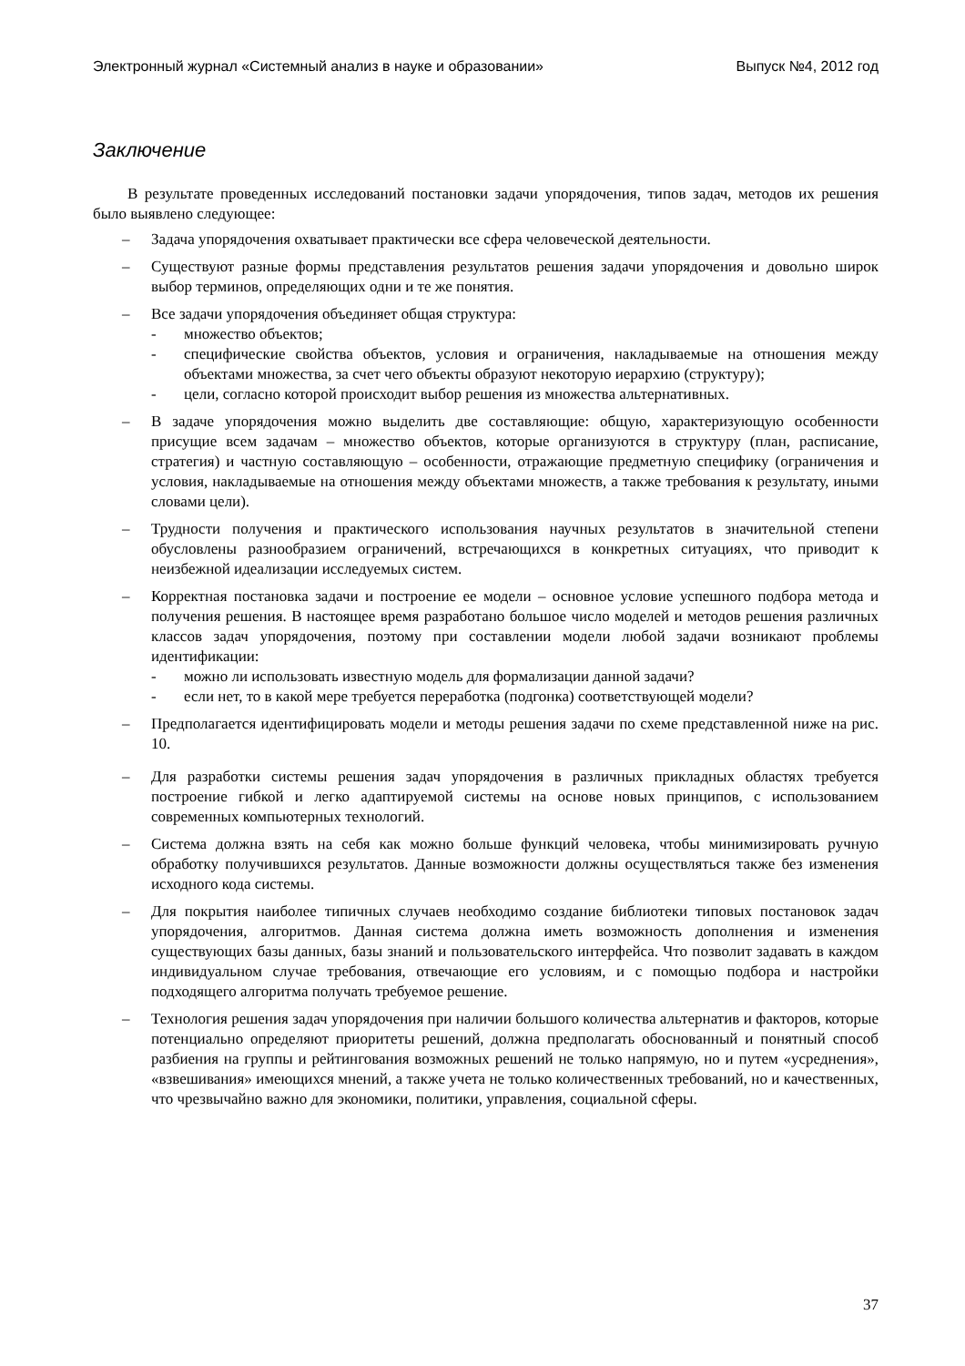Электронный журнал «Системный анализ в науке и образовании» Выпуск №4, 2012 год
Заключение
В результате проведенных исследований постановки задачи упорядочения, типов задач, методов их решения было выявлено следующее:
– Задача упорядочения охватывает практически все сфера человеческой деятельности.
– Существуют разные формы представления результатов решения задачи упорядочения и довольно широк выбор терминов, определяющих одни и те же понятия.
– Все задачи упорядочения объединяет общая структура:
- множество объектов;
- специфические свойства объектов, условия и ограничения, накладываемые на отношения между объектами множества, за счет чего объекты образуют некоторую иерархию (структуру);
- цели, согласно которой происходит выбор решения из множества альтернативных.
– В задаче упорядочения можно выделить две составляющие: общую, характеризующую особенности присущие всем задачам – множество объектов, которые организуются в структуру (план, расписание, стратегия) и частную составляющую – особенности, отражающие предметную специфику (ограничения и условия, накладываемые на отношения между объектами множеств, а также требования к результату, иными словами цели).
– Трудности получения и практического использования научных результатов в значительной степени обусловлены разнообразием ограничений, встречающихся в конкретных ситуациях, что приводит к неизбежной идеализации исследуемых систем.
– Корректная постановка задачи и построение ее модели – основное условие успешного подбора метода и получения решения. В настоящее время разработано большое число моделей и методов решения различных классов задач упорядочения, поэтому при составлении модели любой задачи возникают проблемы идентификации:
- можно ли использовать известную модель для формализации данной задачи?
- если нет, то в какой мере требуется переработка (подгонка) соответствующей модели?
– Предполагается идентифицировать модели и методы решения задачи по схеме представленной ниже на рис. 10.
– Для разработки системы решения задач упорядочения в различных прикладных областях требуется построение гибкой и легко адаптируемой системы на основе новых принципов, с использованием современных компьютерных технологий.
– Система должна взять на себя как можно больше функций человека, чтобы минимизировать ручную обработку получившихся результатов. Данные возможности должны осуществляться также без изменения исходного кода системы.
– Для покрытия наиболее типичных случаев необходимо создание библиотеки типовых постановок задач упорядочения, алгоритмов. Данная система должна иметь возможность дополнения и изменения существующих базы данных, базы знаний и пользовательского интерфейса. Что позволит задавать в каждом индивидуальном случае требования, отвечающие его условиям, и с помощью подбора и настройки подходящего алгоритма получать требуемое решение.
– Технология решения задач упорядочения при наличии большого количества альтернатив и факторов, которые потенциально определяют приоритеты решений, должна предполагать обоснованный и понятный способ разбиения на группы и рейтингования возможных решений не только напрямую, но и путем «усреднения», «взвешивания» имеющихся мнений, а также учета не только количественных требований, но и качественных, что чрезвычайно важно для экономики, политики, управления, социальной сферы.
37